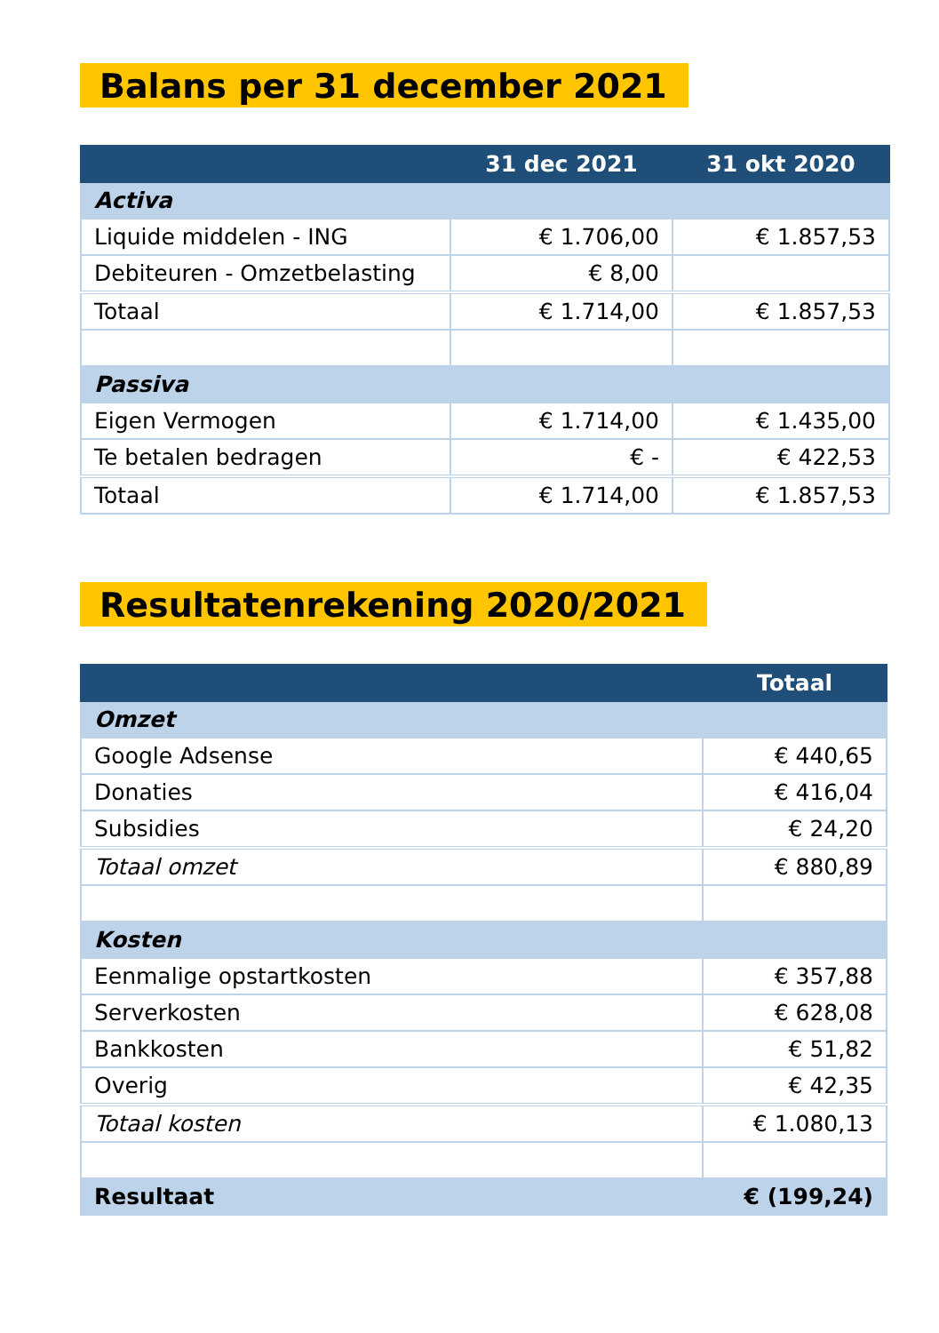Balans per 31 december 2021
| | 31 dec 2021 | 31 okt 2020 |
| --- | --- | --- |
| Activa | | |
| Liquide middelen - ING | € 1.706,00 | € 1.857,53 |
| Debiteuren - Omzetbelasting | € 8,00 | |
| Totaal | € 1.714,00 | € 1.857,53 |
| Passiva | | |
| Eigen Vermogen | € 1.714,00 | € 1.435,00 |
| Te betalen bedragen | € - | € 422,53 |
| Totaal | € 1.714,00 | € 1.857,53 |
Resultatenrekening 2020/2021
| | Totaal |
| --- | --- |
| Omzet | |
| Google Adsense | € 440,65 |
| Donaties | € 416,04 |
| Subsidies | € 24,20 |
| Totaal omzet | € 880,89 |
| Kosten | |
| Eenmalige opstartkosten | € 357,88 |
| Serverkosten | € 628,08 |
| Bankkosten | € 51,82 |
| Overig | € 42,35 |
| Totaal kosten | € 1.080,13 |
| Resultaat | € (199,24) |